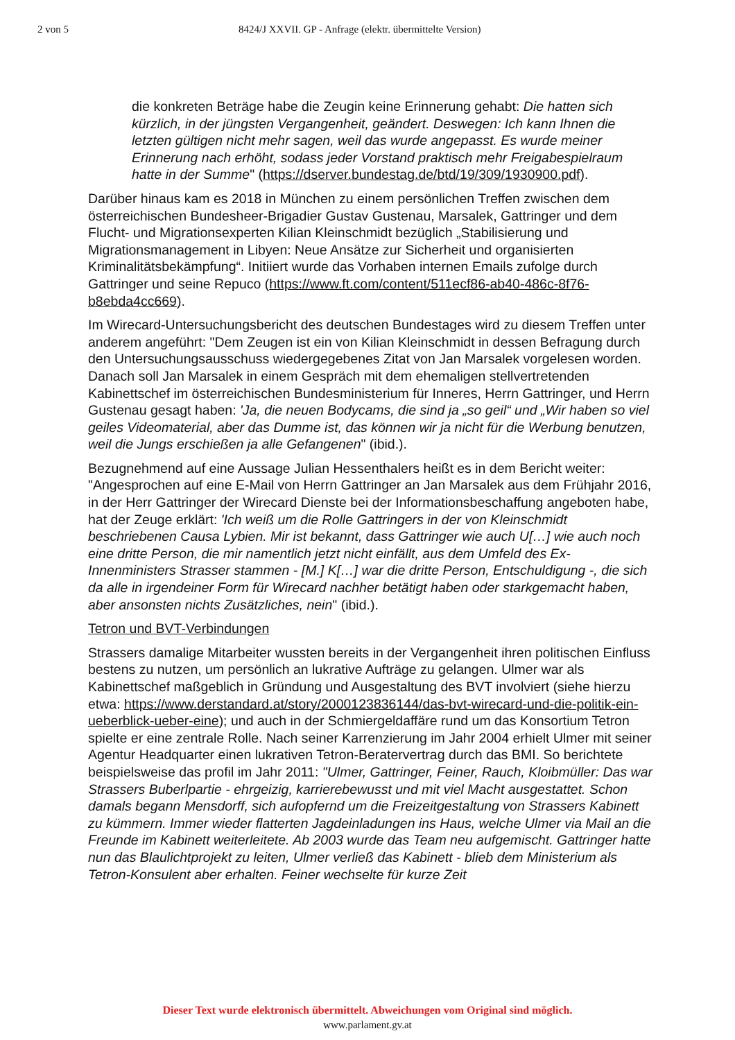2 von 5 8424/J XXVII. GP - Anfrage (elektr. übermittelte Version)
die konkreten Beträge habe die Zeugin keine Erinnerung gehabt: Die hatten sich kürzlich, in der jüngsten Vergangenheit, geändert. Deswegen: Ich kann Ihnen die letzten gültigen nicht mehr sagen, weil das wurde angepasst. Es wurde meiner Erinnerung nach erhöht, sodass jeder Vorstand praktisch mehr Freigabespielraum hatte in der Summe" (https://dserver.bundestag.de/btd/19/309/1930900.pdf).
Darüber hinaus kam es 2018 in München zu einem persönlichen Treffen zwischen dem österreichischen Bundesheer-Brigadier Gustav Gustenau, Marsalek, Gattringer und dem Flucht- und Migrationsexperten Kilian Kleinschmidt bezüglich „Stabilisierung und Migrationsmanagement in Libyen: Neue Ansätze zur Sicherheit und organisierten Kriminalitätsbekämpfung“. Initiiert wurde das Vorhaben internen Emails zufolge durch Gattringer und seine Repuco (https://www.ft.com/content/511ecf86-ab40-486c-8f76-b8ebda4cc669).
Im Wirecard-Untersuchungsbericht des deutschen Bundestages wird zu diesem Treffen unter anderem angeführt: "Dem Zeugen ist ein von Kilian Kleinschmidt in dessen Befragung durch den Untersuchungsausschuss wiedergegebenes Zitat von Jan Marsalek vorgelesen worden. Danach soll Jan Marsalek in einem Gespräch mit dem ehemaligen stellvertretenden Kabinettschef im österreichischen Bundesministerium für Inneres, Herrn Gattringer, und Herrn Gustenau gesagt haben: 'Ja, die neuen Bodycams, die sind ja „so geil“ und „Wir haben so viel geiles Videomaterial, aber das Dumme ist, das können wir ja nicht für die Werbung benutzen, weil die Jungs erschießen ja alle Gefangenen" (ibid.).
Bezugnehmend auf eine Aussage Julian Hessenthalers heißt es in dem Bericht weiter: "Angesprochen auf eine E-Mail von Herrn Gattringer an Jan Marsalek aus dem Frühjahr 2016, in der Herr Gattringer der Wirecard Dienste bei der Informationsbeschaffung angeboten habe, hat der Zeuge erklärt: 'Ich weiß um die Rolle Gattringers in der von Kleinschmidt beschriebenen Causa Lybien. Mir ist bekannt, dass Gattringer wie auch U[…] wie auch noch eine dritte Person, die mir namentlich jetzt nicht einfällt, aus dem Umfeld des Ex-Innenministers Strasser stammen - [M.] K[…] war die dritte Person, Entschuldigung -, die sich da alle in irgendeiner Form für Wirecard nachher betätigt haben oder starkgemacht haben, aber ansonsten nichts Zusätzliches, nein" (ibid.).
Tetron und BVT-Verbindungen
Strassers damalige Mitarbeiter wussten bereits in der Vergangenheit ihren politischen Einfluss bestens zu nutzen, um persönlich an lukrative Aufträge zu gelangen. Ulmer war als Kabinettschef maßgeblich in Gründung und Ausgestaltung des BVT involviert (siehe hierzu etwa: https://www.derstandard.at/story/2000123836144/das-bvt-wirecard-und-die-politik-ein-ueberblick-ueber-eine); und auch in der Schmiergeldaffäre rund um das Konsortium Tetron spielte er eine zentrale Rolle. Nach seiner Karrenzierung im Jahr 2004 erhielt Ulmer mit seiner Agentur Headquarter einen lukrativen Tetron-Beratervertrag durch das BMI. So berichtete beispielsweise das profil im Jahr 2011: "Ulmer, Gattringer, Feiner, Rauch, Kloibmüller: Das war Strassers Buberlpartie - ehrgeizig, karrierebewusst und mit viel Macht ausgestattet. Schon damals begann Mensdorff, sich aufopfernd um die Freizeitgestaltung von Strassers Kabinett zu kümmern. Immer wieder flatterten Jagdeinladungen ins Haus, welche Ulmer via Mail an die Freunde im Kabinett weiterleitete. Ab 2003 wurde das Team neu aufgemischt. Gattringer hatte nun das Blaulichtprojekt zu leiten, Ulmer verließ das Kabinett - blieb dem Ministerium als Tetron-Konsulent aber erhalten. Feiner wechselte für kurze Zeit
Dieser Text wurde elektronisch übermittelt. Abweichungen vom Original sind möglich.
www.parlament.gv.at